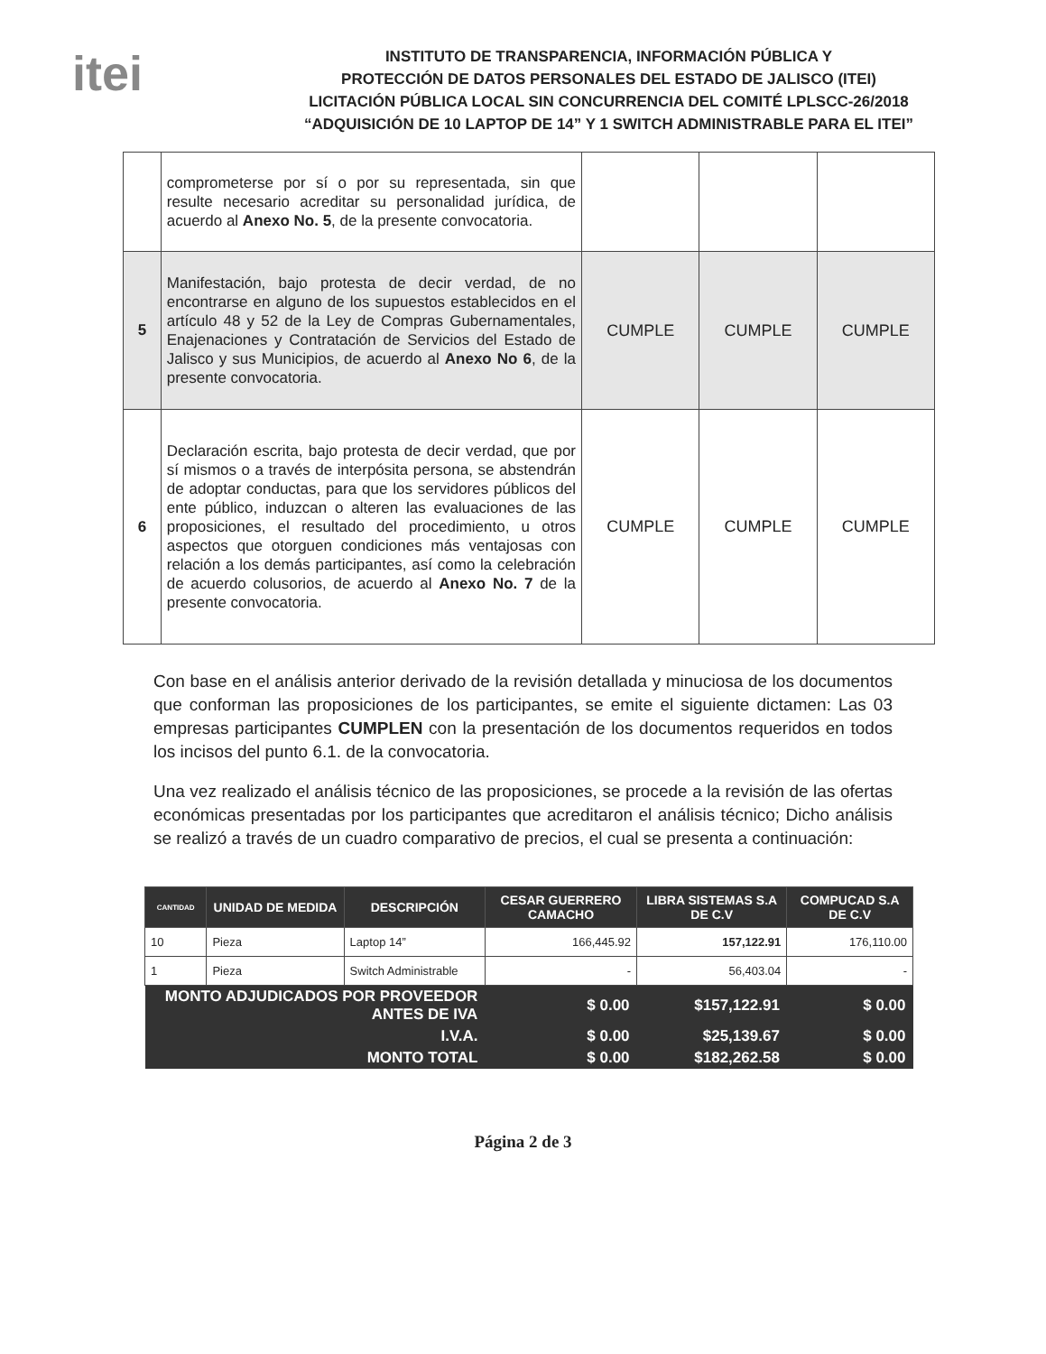itei
INSTITUTO DE TRANSPARENCIA, INFORMACIÓN PÚBLICA Y
PROTECCIÓN DE DATOS PERSONALES DEL ESTADO DE JALISCO (ITEI)
LICITACIÓN PÚBLICA LOCAL SIN CONCURRENCIA DEL COMITÉ LPLSCC-26/2018
“ADQUISICIÓN DE 10 LAPTOP DE 14” Y 1 SWITCH ADMINISTRABLE PARA EL ITEI”
| | comprometerse por sí o por su representada, sin que resulte necesario acreditar su personalidad jurídica, de acuerdo al Anexo No. 5 , de la presente convocatoria. | | | |
| 5 | Manifestación, bajo protesta de decir verdad, de no encontrarse en alguno de los supuestos establecidos en el artículo 48 y 52 de la Ley de Compras Gubernamentales, Enajenaciones y Contratación de Servicios del Estado de Jalisco y sus Municipios, de acuerdo al Anexo No 6 , de la presente convocatoria. | CUMPLE | CUMPLE | CUMPLE |
| 6 | Declaración escrita, bajo protesta de decir verdad, que por sí mismos o a través de interpósita persona, se abstendrán de adoptar conductas, para que los servidores públicos del ente público, induzcan o alteren las evaluaciones de las proposiciones, el resultado del procedimiento, u otros aspectos que otorguen condiciones más ventajosas con relación a los demás participantes, así como la celebración de acuerdo colusorios, de acuerdo al Anexo No. 7 de la presente convocatoria. | CUMPLE | CUMPLE | CUMPLE |
Con base en el análisis anterior derivado de la revisión detallada y minuciosa de los documentos que conforman las proposiciones de los participantes, se emite el siguiente dictamen: Las 03 empresas participantes CUMPLEN con la presentación de los documentos requeridos en todos los incisos del punto 6.1. de la convocatoria.
Una vez realizado el análisis técnico de las proposiciones, se procede a la revisión de las ofertas económicas presentadas por los participantes que acreditaron el análisis técnico; Dicho análisis se realizó a través de un cuadro comparativo de precios, el cual se presenta a continuación:
| CANTIDAD | UNIDAD DE MEDIDA | DESCRIPCIÓN | CESAR GUERRERO CAMACHO | LIBRA SISTEMAS S.A DE C.V | COMPUCAD S.A DE C.V |
| --- | --- | --- | --- | --- | --- |
| 10 | Pieza | Laptop 14” | 166,445.92 | 157,122.91 | 176,110.00 |
| 1 | Pieza | Switch Administrable | - | 56,403.04 | - |
| MONTO ADJUDICADOS POR PROVEEDOR ANTES DE IVA | | | $ 0.00 | $157,122.91 | $ 0.00 |
| I.V.A. | | | $ 0.00 | $25,139.67 | $ 0.00 |
| MONTO TOTAL | | | $ 0.00 | $182,262.58 | $ 0.00 |
Página 2 de 3